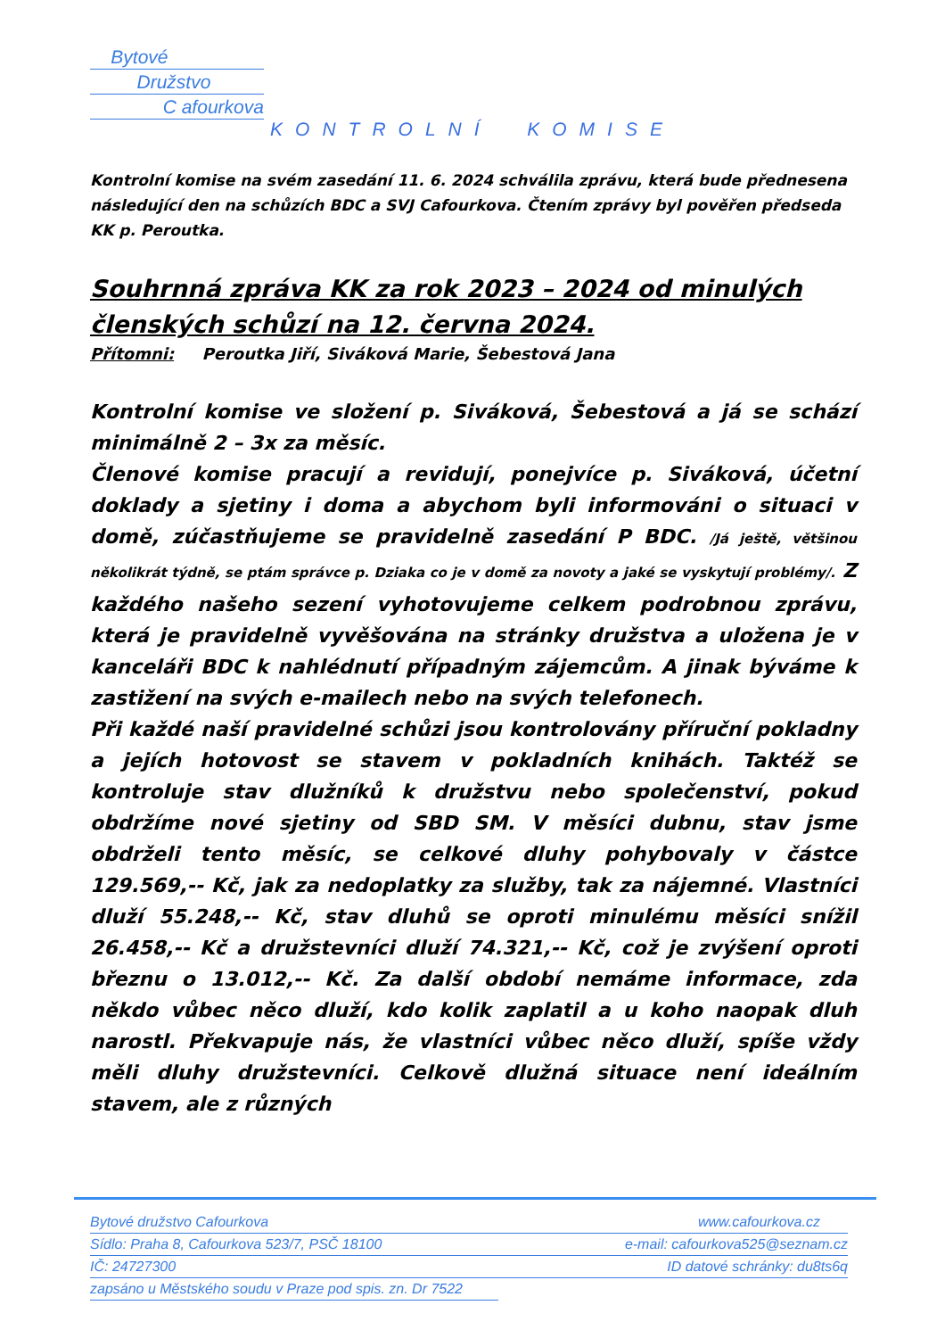Bytové
Družstvo
C afourkova
KONTROLNÍ KOMISE
Kontrolní komise na svém zasedání 11. 6. 2024 schválila zprávu, která bude přednesena následující den na schůzích BDC a SVJ Cafourkova. Čtením zprávy byl pověřen předseda KK p. Peroutka.
Souhrnná zpráva KK za rok 2023 – 2024 od minulých členských schůzí na 12. června 2024.
Přítomni: Peroutka Jiří, Siváková Marie, Šebestová Jana
Kontrolní komise ve složení p. Siváková, Šebestová a já se schází minimálně 2 – 3x za měsíc.
Členové komise pracují a revidují, ponejvíce p. Siváková, účetní doklady a sjetiny i doma a abychom byli informováni o situaci v domě, zúčastňujeme se pravidelně zasedání P BDC. /Já ještě, většinou několikrát týdně, se ptám správce p. Dziaka co je v domě za novoty a jaké se vyskytují problémy/. Z každého našeho sezení vyhotovujeme celkem podrobnou zprávu, která je pravidelně vyvěšována na stránky družstva a uložena je v kanceláři BDC k nahlédnutí případným zájemcům. A jinak býváme k zastižení na svých e-mailech nebo na svých telefonech.
Při každé naší pravidelné schůzi jsou kontrolovány příruční pokladny a jejích hotovost se stavem v pokladních knihách. Taktéž se kontroluje stav dlužníků k družstvu nebo společenství, pokud obdržíme nové sjetiny od SBD SM. V měsíci dubnu, stav jsme obdrželi tento měsíc, se celkové dluhy pohybovaly v částce 129.569,-- Kč, jak za nedoplatky za služby, tak za nájemné. Vlastníci dluží 55.248,-- Kč, stav dluhů se oproti minulému měsíci snížil 26.458,-- Kč a družstevníci dluží 74.321,-- Kč, což je zvýšení oproti březnu o 13.012,-- Kč. Za další období nemáme informace, zda někdo vůbec něco dluží, kdo kolik zaplatil a u koho naopak dluh narostl. Překvapuje nás, že vlastníci vůbec něco dluží, spíše vždy měli dluhy družstevníci. Celkově dlužná situace není ideálním stavem, ale z různých
Bytové družstvo Cafourkova www.cafourkova.cz
Sídlo: Praha 8, Cafourkova 523/7, PSČ 18100 e-mail: cafourkova525@seznam.cz
IČ: 24727300 ID datové schránky: du8ts6q
zapsáno u Městského soudu v Praze pod spis. zn. Dr 7522